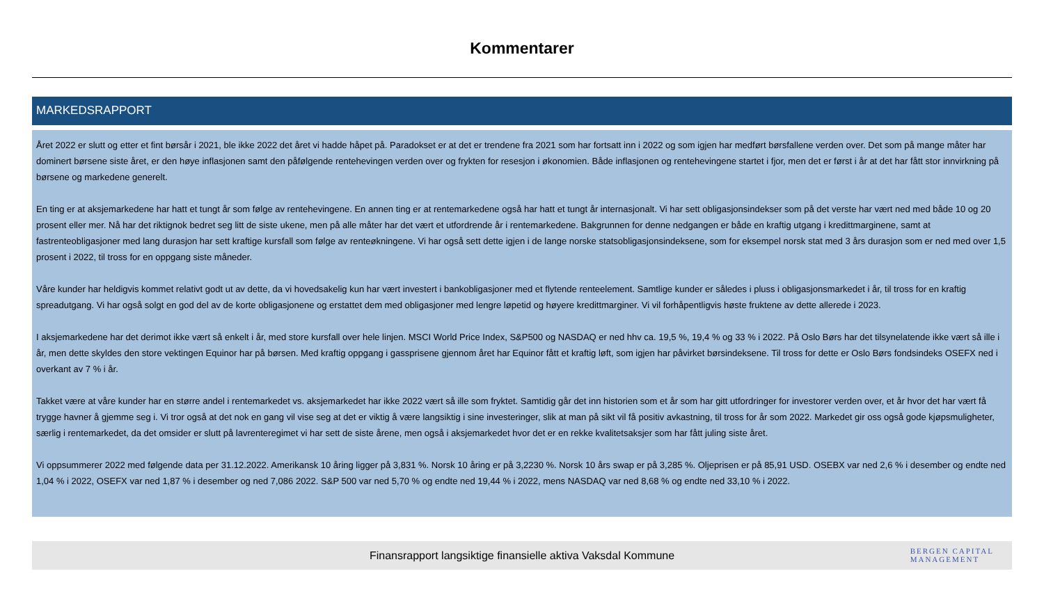Kommentarer
MARKEDSRAPPORT
Året 2022 er slutt og etter et fint børsår i 2021, ble ikke 2022 det året vi hadde håpet på. Paradokset er at det er trendene fra 2021 som har fortsatt inn i 2022 og som igjen har medført børsfallene verden over. Det som på mange måter har dominert børsene siste året, er den høye inflasjonen samt den påfølgende rentehevingen verden over og frykten for resesjon i økonomien. Både inflasjonen og rentehevingene startet i fjor, men det er først i år at det har fått stor innvirkning på børsene og markedene generelt.
En ting er at aksjemarkedene har hatt et tungt år som følge av rentehevingene. En annen ting er at rentemarkedene også har hatt et tungt år internasjonalt. Vi har sett obligasjonsindekser som på det verste har vært ned med både 10 og 20 prosent eller mer. Nå har det riktignok bedret seg litt de siste ukene, men på alle måter har det vært et utfordrende år i rentemarkedene. Bakgrunnen for denne nedgangen er både en kraftig utgang i kredittmarginene, samt at fastrenteobligasjoner med lang durasjon har sett kraftige kursfall som følge av renteøkningene. Vi har også sett dette igjen i de lange norske statsobligasjonsindeksene, som for eksempel norsk stat med 3 års durasjon som er ned med over 1,5 prosent i 2022, til tross for en oppgang siste måneder.
Våre kunder har heldigvis kommet relativt godt ut av dette, da vi hovedsakelig kun har vært investert i bankobligasjoner med et flytende renteelement. Samtlige kunder er således i pluss i obligasjonsmarkedet i år, til tross for en kraftig spreadutgang. Vi har også solgt en god del av de korte obligasjonene og erstattet dem med obligasjoner med lengre løpetid og høyere kredittmarginer. Vi vil forhåpentligvis høste fruktene av dette allerede i 2023.
I aksjemarkedene har det derimot ikke vært så enkelt i år, med store kursfall over hele linjen. MSCI World Price Index, S&P500 og NASDAQ er ned hhv ca. 19,5 %, 19,4 % og 33 % i 2022. På Oslo Børs har det tilsynelatende ikke vært så ille i år, men dette skyldes den store vektingen Equinor har på børsen. Med kraftig oppgang i gassprisene gjennom året har Equinor fått et kraftig løft, som igjen har påvirket børsindeksene. Til tross for dette er Oslo Børs fondsindeks OSEFX ned i overkant av 7 % i år.
Takket være at våre kunder har en større andel i rentemarkedet vs. aksjemarkedet har ikke 2022 vært så ille som fryktet. Samtidig går det inn historien som et år som har gitt utfordringer for investorer verden over, et år hvor det har vært få trygge havner å gjemme seg i. Vi tror også at det nok en gang vil vise seg at det er viktig å være langsiktig i sine investeringer, slik at man på sikt vil få positiv avkastning, til tross for år som 2022. Markedet gir oss også gode kjøpsmuligheter, særlig i rentemarkedet, da det omsider er slutt på lavrenteregimet vi har sett de siste årene, men også i aksjemarkedet hvor det er en rekke kvalitetsaksjer som har fått juling siste året.
Vi oppsummerer 2022 med følgende data per 31.12.2022. Amerikansk 10 åring ligger på 3,831 %. Norsk 10 åring er på 3,2230 %. Norsk 10 års swap er på 3,285 %. Oljeprisen er på 85,91 USD. OSEBX var ned 2,6 % i desember og endte ned 1,04 % i 2022, OSEFX var ned 1,87 % i desember og ned 7,086 2022. S&P 500 var ned 5,70 % og endte ned 19,44 % i 2022, mens NASDAQ var ned 8,68 % og endte ned 33,10 % i 2022.
Finansrapport langsiktige finansielle aktiva Vaksdal Kommune
BERGEN CAPITAL
MANAGEMENT